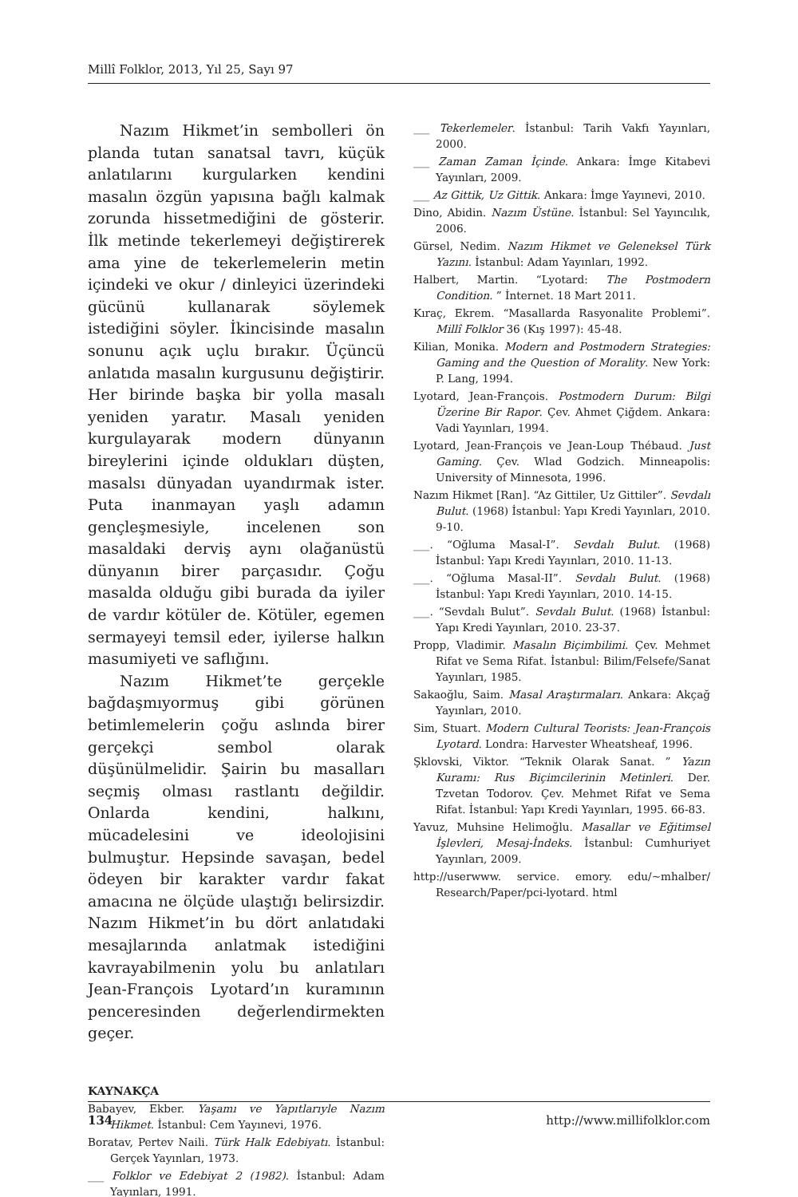Millî Folklor, 2013, Yıl 25, Sayı 97
Nazım Hikmet’in sembolleri ön planda tutan sanatsal tavrı, küçük anlatılarını kurgularken kendini masalın özgün yapısına bağlı kalmak zorunda hissetmediğini de gösterir. İlk metinde tekerlemeyi değiştirerek ama yine de tekerlemelerin metin içindeki ve okur / dinleyici üzerindeki gücünü kullanarak söylemek istediğini söyler. İkincisinde masalın sonunu açık uçlu bırakır. Üçüncü anlatıda masalın kurgusunu değiştirir. Her birinde başka bir yolla masalı yeniden yaratır. Masalı yeniden kurgulayarak modern dünyanın bireylerini içinde oldukları düşten, masalsı dünyadan uyandırmak ister. Puta inanmayan yaşlı adamın gençleşmesiyle, incelenen son masaldaki derviş aynı olağanüstü dünyanın birer parçasıdır. Çoğu masalda olduğu gibi burada da iyiler de vardır kötüler de. Kötüler, egemen sermayeyi temsil eder, iyilerse halkın masumiyeti ve saflığını.
Nazım Hikmet’te gerçekle bağdaşmıyormuş gibi görünen betimlemelerin çoğu aslında birer gerçekçi sembol olarak düşünülmelidir. Şairin bu masalları seçmiş olması rastlantı değildir. Onlarda kendini, halkını, mücadelesini ve ideolojisini bulmuştur. Hepsinde savaşan, bedel ödeyen bir karakter vardır fakat amacına ne ölçüde ulaştığı belirsizdir. Nazım Hikmet’in bu dört anlatıdaki mesajlarında anlatmak istediğini kavrayabilmenin yolu bu anlatıları Jean-François Lyotard’ın kuramının penceresinden değerlendirmekten geçer.
KAYNAKÇA
Babayev, Ekber. Yaşamı ve Yapıtlarıyle Nazım Hikmet. İstanbul: Cem Yayınevi, 1976.
Boratav, Pertev Naili. Türk Halk Edebiyatı. İstanbul: Gerçek Yayınları, 1973.
___ Folklor ve Edebiyat 2 (1982). İstanbul: Adam Yayınları, 1991.
___ Tekerlemeler. İstanbul: Tarih Vakfı Yayınları, 2000.
___ Zaman Zaman İçinde. Ankara: İmge Kitabevi Yayınları, 2009.
___ Az Gittik, Uz Gittik. Ankara: İmge Yayınevi, 2010.
Dino, Abidin. Nazım Üstüne. İstanbul: Sel Yayıncılık, 2006.
Gürsel, Nedim. Nazım Hikmet ve Geleneksel Türk Yazını. İstanbul: Adam Yayınları, 1992.
Halbert, Martin. “Lyotard: The Postmodern Condition. ” İnternet. 18 Mart 2011.
Kıraç, Ekrem. “Masallarda Rasyonalite Problemi”. Millî Folklor 36 (Kış 1997): 45-48.
Kilian, Monika. Modern and Postmodern Strategies: Gaming and the Question of Morality. New York: P. Lang, 1994.
Lyotard, Jean-François. Postmodern Durum: Bilgi Üzerine Bir Rapor. Çev. Ahmet Çiğdem. Ankara: Vadi Yayınları, 1994.
Lyotard, Jean-François ve Jean-Loup Thébaud. Just Gaming. Çev. Wlad Godzich. Minneapolis: University of Minnesota, 1996.
Nazım Hikmet [Ran]. “Az Gittiler, Uz Gittiler”. Sevdalı Bulut. (1968) İstanbul: Yapı Kredi Yayınları, 2010. 9-10.
___. “Oğluma Masal-I”. Sevdalı Bulut. (1968) İstanbul: Yapı Kredi Yayınları, 2010. 11-13.
___. “Oğluma Masal-II”. Sevdalı Bulut. (1968) İstanbul: Yapı Kredi Yayınları, 2010. 14-15.
___. “Sevdalı Bulut”. Sevdalı Bulut. (1968) İstanbul: Yapı Kredi Yayınları, 2010. 23-37.
Propp, Vladimir. Masalın Biçimbilimi. Çev. Mehmet Rifat ve Sema Rifat. İstanbul: Bilim/Felsefe/Sanat Yayınları, 1985.
Sakaoğlu, Saim. Masal Araştırmaları. Ankara: Akçağ Yayınları, 2010.
Sim, Stuart. Modern Cultural Teorists: Jean-François Lyotard. Londra: Harvester Wheatsheaf, 1996.
Şklovski, Viktor. “Teknik Olarak Sanat. ” Yazın Kuramı: Rus Biçimcilerinin Metinleri. Der. Tzvetan Todorov. Çev. Mehmet Rifat ve Sema Rifat. İstanbul: Yapı Kredi Yayınları, 1995. 66-83.
Yavuz, Muhsine Helimoğlu. Masallar ve Eğitimsel İşlevleri, Mesaj-İndeks. İstanbul: Cumhuriyet Yayınları, 2009.
http://userwww. service. emory. edu/~mhalber/ Research/Paper/pci-lyotard. html
134 http://www.millifolklor.com